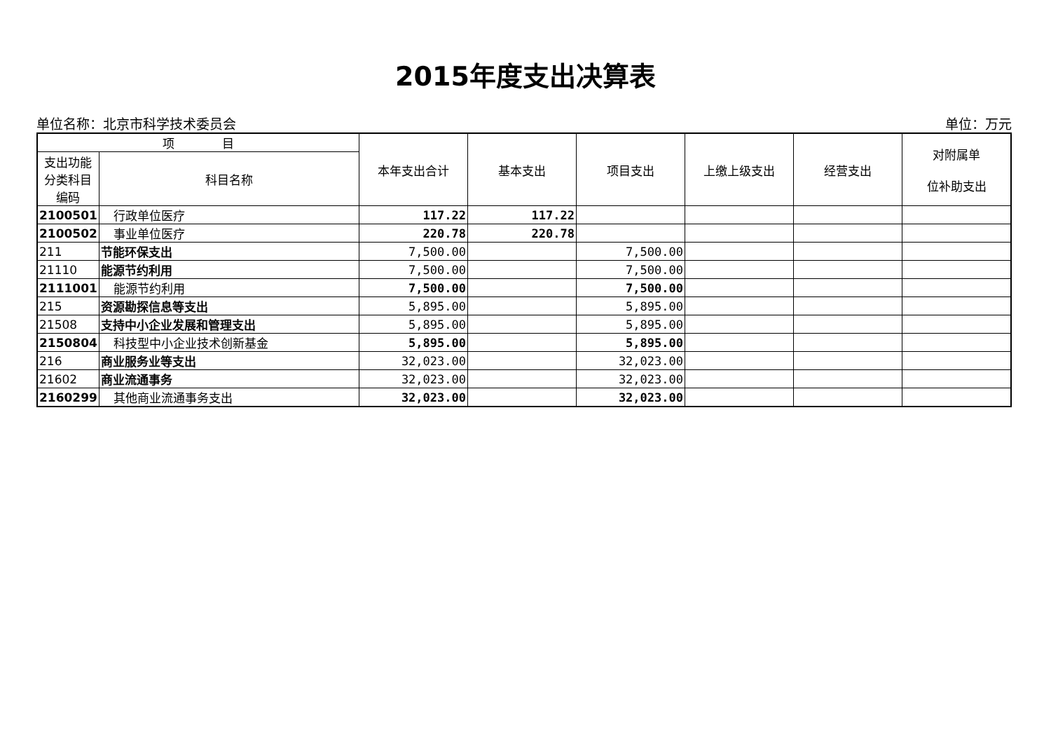2015年度支出决算表
单位名称：北京市科学技术委员会 单位：万元
| 项 目 | | 本年支出合计 | 基本支出 | 项目支出 | 上缴上级支出 | 经营支出 | 对附属单 位补助支出 |
| --- | --- | --- | --- | --- | --- | --- | --- |
| 支出功能分类科目编码 | 科目名称 | | | | | | |
| 2100501 | 行政单位医疗 | 117.22 | 117.22 | | | | |
| 2100502 | 事业单位医疗 | 220.78 | 220.78 | | | | |
| 211 | 节能环保支出 | 7,500.00 | | 7,500.00 | | | |
| 21110 | 能源节约利用 | 7,500.00 | | 7,500.00 | | | |
| 2111001 | 能源节约利用 | 7,500.00 | | 7,500.00 | | | |
| 215 | 资源勘探信息等支出 | 5,895.00 | | 5,895.00 | | | |
| 21508 | 支持中小企业发展和管理支出 | 5,895.00 | | 5,895.00 | | | |
| 2150804 | 科技型中小企业技术创新基金 | 5,895.00 | | 5,895.00 | | | |
| 216 | 商业服务业等支出 | 32,023.00 | | 32,023.00 | | | |
| 21602 | 商业流通事务 | 32,023.00 | | 32,023.00 | | | |
| 2160299 | 其他商业流通事务支出 | 32,023.00 | | 32,023.00 | | | |